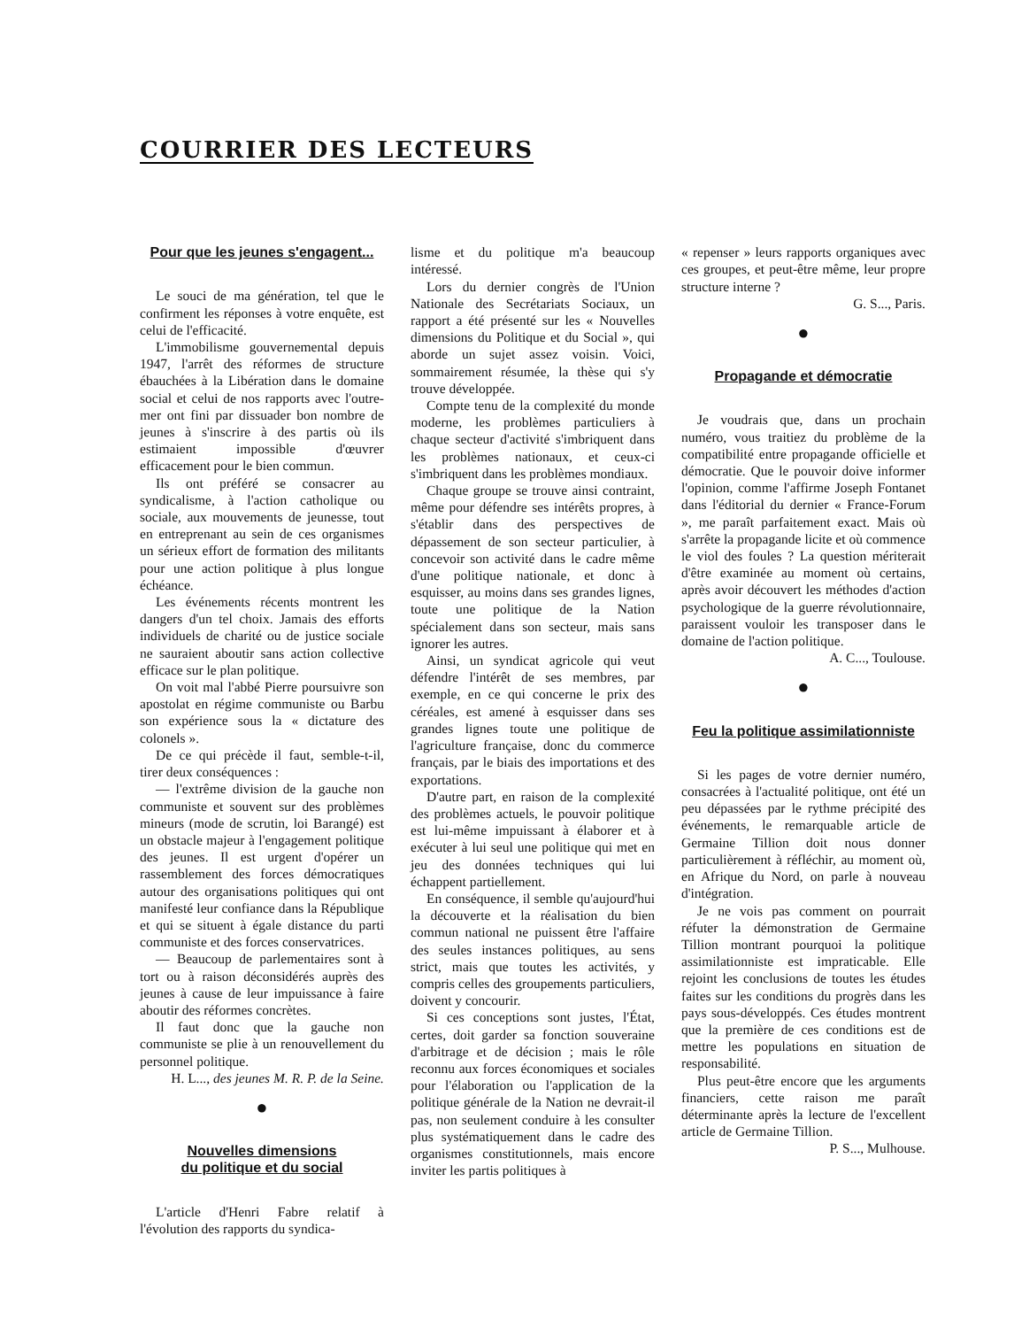COURRIER DES LECTEURS
Pour que les jeunes s'engagent...
Le souci de ma génération, tel que le confirment les réponses à votre enquête, est celui de l'efficacité.
L'immobilisme gouvernemental depuis 1947, l'arrêt des réformes de structure ébauchées à la Libération dans le domaine social et celui de nos rapports avec l'outre-mer ont fini par dissuader bon nombre de jeunes à s'inscrire à des partis où ils estimaient impossible d'œuvrer efficacement pour le bien commun.
Ils ont préféré se consacrer au syndicalisme, à l'action catholique ou sociale, aux mouvements de jeunesse, tout en entreprenant au sein de ces organismes un sérieux effort de formation des militants pour une action politique à plus longue échéance.
Les événements récents montrent les dangers d'un tel choix. Jamais des efforts individuels de charité ou de justice sociale ne sauraient aboutir sans action collective efficace sur le plan politique.
On voit mal l'abbé Pierre poursuivre son apostolat en régime communiste ou Barbu son expérience sous la « dictature des colonels ».
De ce qui précède il faut, semble-t-il, tirer deux conséquences :
— l'extrême division de la gauche non communiste et souvent sur des problèmes mineurs (mode de scrutin, loi Barangé) est un obstacle majeur à l'engagement politique des jeunes. Il est urgent d'opérer un rassemblement des forces démocratiques autour des organisations politiques qui ont manifesté leur confiance dans la République et qui se situent à égale distance du parti communiste et des forces conservatrices.
— Beaucoup de parlementaires sont à tort ou à raison déconsidérés auprès des jeunes à cause de leur impuissance à faire aboutir des réformes concrètes.
Il faut donc que la gauche non communiste se plie à un renouvellement du personnel politique.
H. L..., des jeunes M. R. P. de la Seine.
●
Nouvelles dimensions
du politique et du social
L'article d'Henri Fabre relatif à l'évolution des rapports du syndica-
lisme et du politique m'a beaucoup intéressé.
Lors du dernier congrès de l'Union Nationale des Secrétariats Sociaux, un rapport a été présenté sur les « Nouvelles dimensions du Politique et du Social », qui aborde un sujet assez voisin. Voici, sommairement résumée, la thèse qui s'y trouve développée.
Compte tenu de la complexité du monde moderne, les problèmes particuliers à chaque secteur d'activité s'imbriquent dans les problèmes nationaux, et ceux-ci s'imbriquent dans les problèmes mondiaux.
Chaque groupe se trouve ainsi contraint, même pour défendre ses intérêts propres, à s'établir dans des perspectives de dépassement de son secteur particulier, à concevoir son activité dans le cadre même d'une politique nationale, et donc à esquisser, au moins dans ses grandes lignes, toute une politique de la Nation spécialement dans son secteur, mais sans ignorer les autres.
Ainsi, un syndicat agricole qui veut défendre l'intérêt de ses membres, par exemple, en ce qui concerne le prix des céréales, est amené à esquisser dans ses grandes lignes toute une politique de l'agriculture française, donc du commerce français, par le biais des importations et des exportations.
D'autre part, en raison de la complexité des problèmes actuels, le pouvoir politique est lui-même impuissant à élaborer et à exécuter à lui seul une politique qui met en jeu des données techniques qui lui échappent partiellement.
En conséquence, il semble qu'aujourd'hui la découverte et la réalisation du bien commun national ne puissent être l'affaire des seules instances politiques, au sens strict, mais que toutes les activités, y compris celles des groupements particuliers, doivent y concourir.
Si ces conceptions sont justes, l'État, certes, doit garder sa fonction souveraine d'arbitrage et de décision ; mais le rôle reconnu aux forces économiques et sociales pour l'élaboration ou l'application de la politique générale de la Nation ne devrait-il pas, non seulement conduire à les consulter plus systématiquement dans le cadre des organismes constitutionnels, mais encore inviter les partis politiques à
« repenser » leurs rapports organiques avec ces groupes, et peut-être même, leur propre structure interne ?
G. S..., Paris.
●
Propagande et démocratie
Je voudrais que, dans un prochain numéro, vous traitiez du problème de la compatibilité entre propagande officielle et démocratie. Que le pouvoir doive informer l'opinion, comme l'affirme Joseph Fontanet dans l'éditorial du dernier « France-Forum », me paraît parfaitement exact. Mais où s'arrête la propagande licite et où commence le viol des foules ? La question mériterait d'être examinée au moment où certains, après avoir découvert les méthodes d'action psychologique de la guerre révolutionnaire, paraissent vouloir les transposer dans le domaine de l'action politique.
A. C..., Toulouse.
●
Feu la politique assimilationniste
Si les pages de votre dernier numéro, consacrées à l'actualité politique, ont été un peu dépassées par le rythme précipité des événements, le remarquable article de Germaine Tillion doit nous donner particulièrement à réfléchir, au moment où, en Afrique du Nord, on parle à nouveau d'intégration.
Je ne vois pas comment on pourrait réfuter la démonstration de Germaine Tillion montrant pourquoi la politique assimilationniste est impraticable. Elle rejoint les conclusions de toutes les études faites sur les conditions du progrès dans les pays sous-développés. Ces études montrent que la première de ces conditions est de mettre les populations en situation de responsabilité.
Plus peut-être encore que les arguments financiers, cette raison me paraît déterminante après la lecture de l'excellent article de Germaine Tillion.
P. S..., Mulhouse.